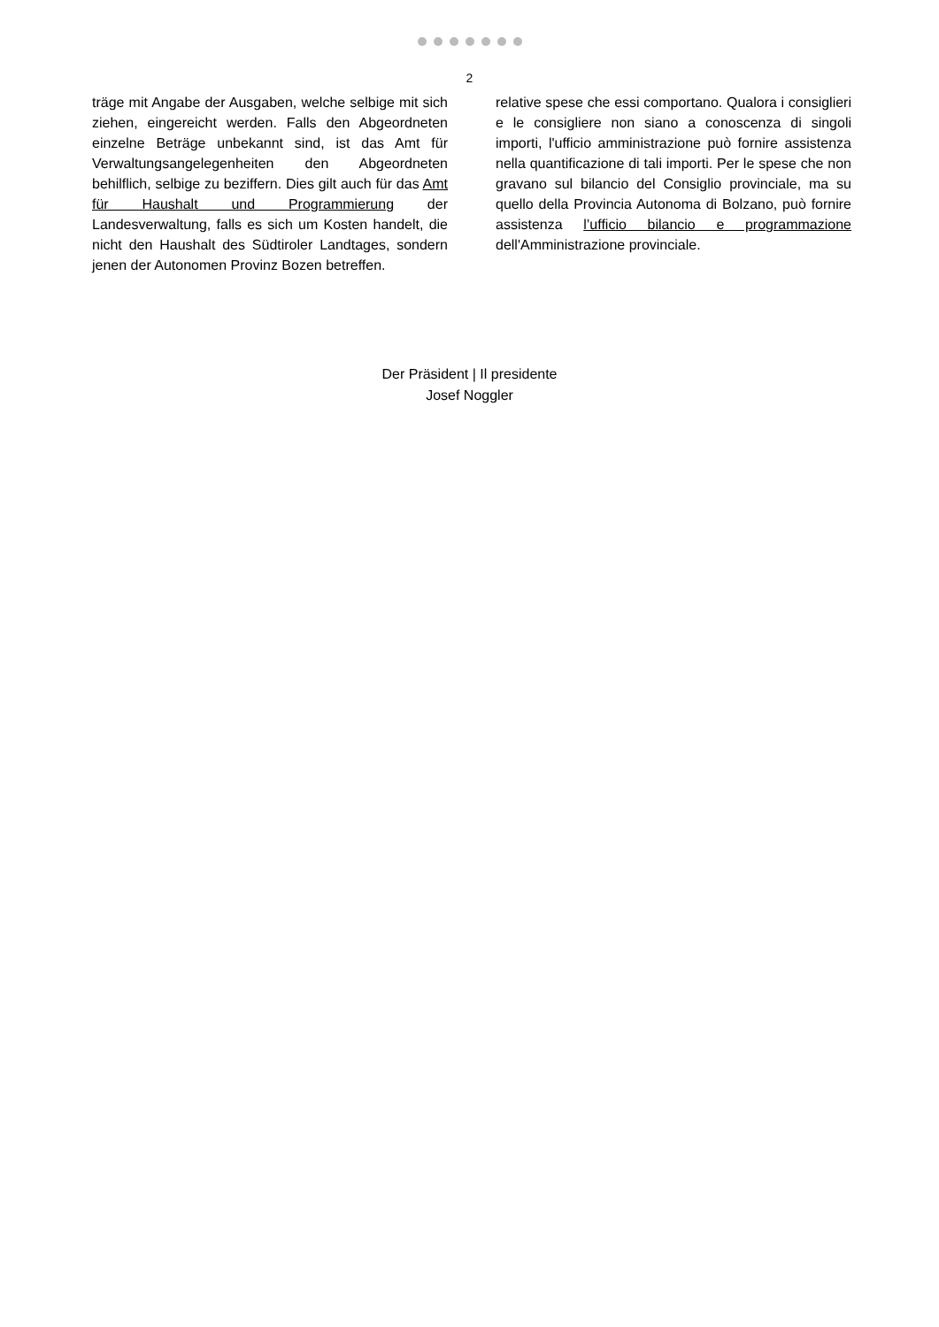2
träge mit Angabe der Ausgaben, welche selbige mit sich ziehen, eingereicht werden. Falls den Abgeordneten einzelne Beträge unbekannt sind, ist das Amt für Verwaltungsangelegenheiten den Abgeordneten behilflich, selbige zu beziffern. Dies gilt auch für das Amt für Haushalt und Programmierung der Landesverwaltung, falls es sich um Kosten handelt, die nicht den Haushalt des Südtiroler Landtages, sondern jenen der Autonomen Provinz Bozen betreffen.
relative spese che essi comportano. Qualora i consiglieri e le consigliere non siano a conoscenza di singoli importi, l'ufficio amministrazione può fornire assistenza nella quantificazione di tali importi. Per le spese che non gravano sul bilancio del Consiglio provinciale, ma su quello della Provincia Autonoma di Bolzano, può fornire assistenza l’ufficio bilancio e programmazione dell'Amministrazione provinciale.
Der Präsident | Il presidente
Josef Noggler